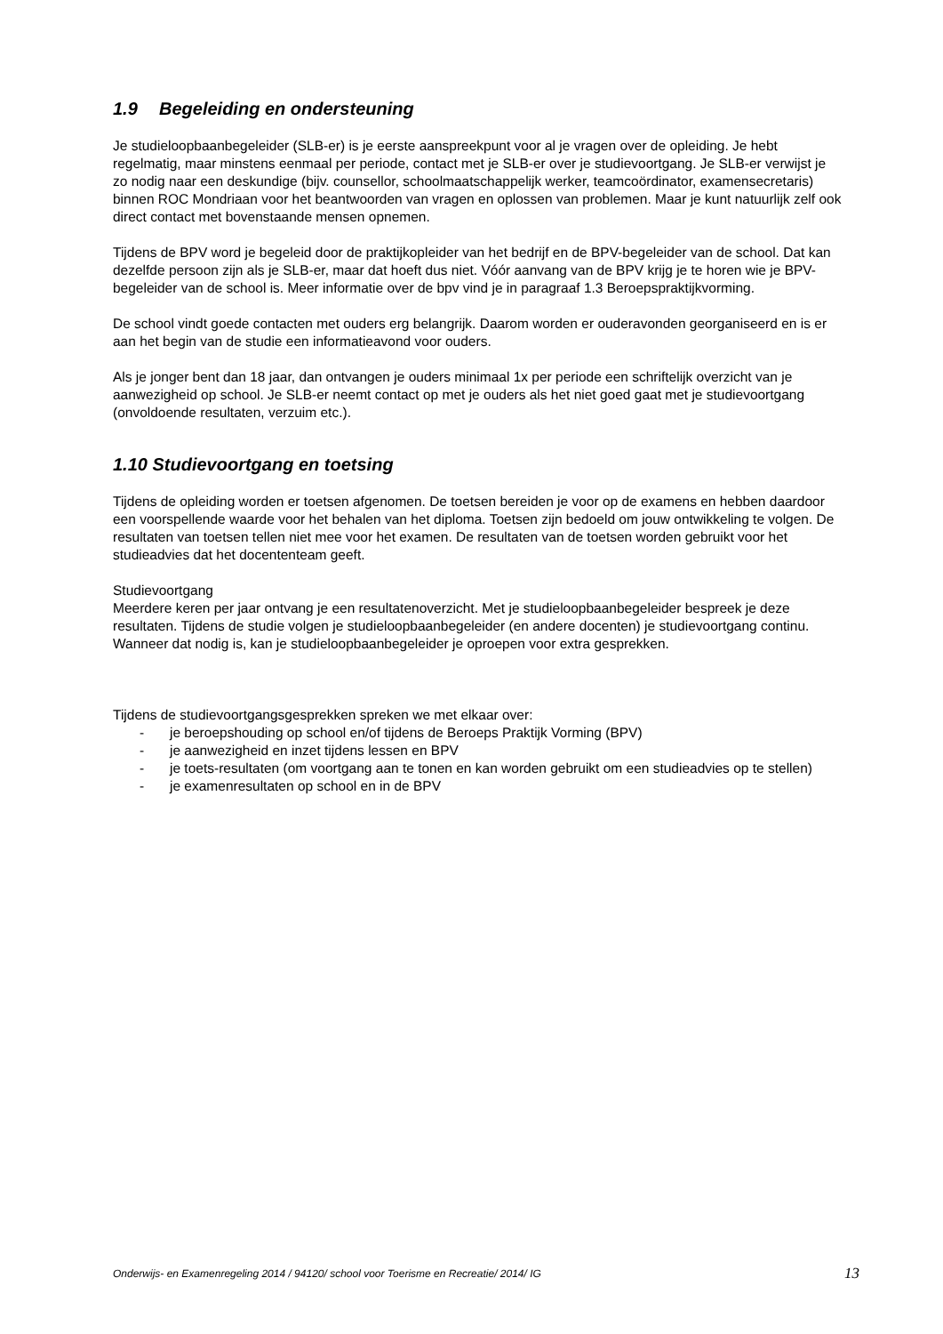1.9 Begeleiding en ondersteuning
Je studieloopbaanbegeleider (SLB-er) is je eerste aanspreekpunt voor al je vragen over de opleiding. Je hebt regelmatig, maar minstens eenmaal per periode, contact met je SLB-er over je studievoortgang. Je SLB-er verwijst je zo nodig naar een deskundige (bijv. counsellor, schoolmaatschappelijk werker, teamcoördinator, examensecretaris) binnen ROC Mondriaan voor het beantwoorden van vragen en oplossen van problemen. Maar je kunt natuurlijk zelf ook direct contact met bovenstaande mensen opnemen.
Tijdens de BPV word je begeleid door de praktijkopleider van het bedrijf en de BPV-begeleider van de school. Dat kan dezelfde persoon zijn als je SLB-er, maar dat hoeft dus niet. Vóór aanvang van de BPV krijg je te horen wie je BPV-begeleider van de school is. Meer informatie over de bpv vind je in paragraaf 1.3 Beroepspraktijkvorming.
De school vindt goede contacten met ouders erg belangrijk. Daarom worden er ouderavonden georganiseerd en is er aan het begin van de studie een informatieavond voor ouders.
Als je jonger bent dan 18 jaar, dan ontvangen je ouders minimaal 1x per periode een schriftelijk overzicht van je aanwezigheid op school. Je SLB-er neemt contact op met je ouders als het niet goed gaat met je studievoortgang (onvoldoende resultaten, verzuim etc.).
1.10 Studievoortgang en toetsing
Tijdens de opleiding worden er toetsen afgenomen. De toetsen bereiden je voor op de examens en hebben daardoor een voorspellende waarde voor het behalen van het diploma. Toetsen zijn bedoeld om jouw ontwikkeling te volgen. De resultaten van toetsen tellen niet mee voor het examen. De resultaten van de toetsen worden gebruikt voor het studieadvies dat het docententeam geeft.
Studievoortgang
Meerdere keren per jaar ontvang je een resultatenoverzicht. Met je studieloopbaanbegeleider bespreek je deze resultaten. Tijdens de studie volgen je studieloopbaanbegeleider (en andere docenten) je studievoortgang continu. Wanneer dat nodig is, kan je studieloopbaanbegeleider je oproepen voor extra gesprekken.
Tijdens de studievoortgangsgesprekken spreken we met elkaar over:
- je beroepshouding op school en/of tijdens de Beroeps Praktijk Vorming (BPV)
- je aanwezigheid en inzet tijdens lessen en BPV
- je toets-resultaten (om voortgang aan te tonen en kan worden gebruikt om een studieadvies op te stellen)
- je examenresultaten op school en in de BPV
Onderwijs- en Examenregeling 2014 / 94120/ school voor Toerisme en Recreatie/ 2014/ IG 13